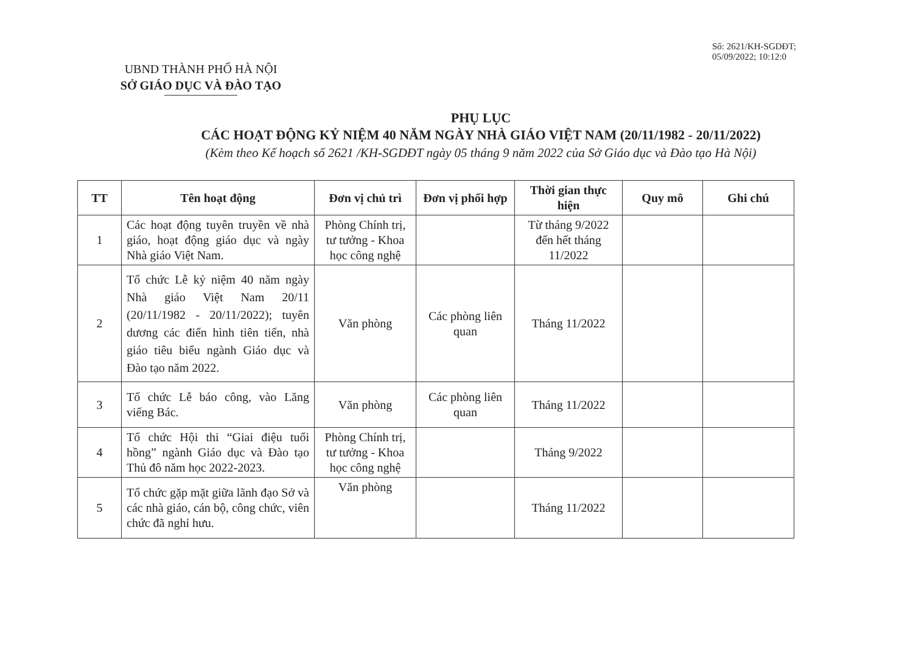Số: 2621/KH-SGDĐT;
05/09/2022; 10:12:0
UBND THÀNH PHỐ HÀ NỘI
SỞ GIÁO DỤC VÀ ĐÀO TẠO
PHỤ LỤC
CÁC HOẠT ĐỘNG KỶ NIỆM 40 NĂM NGÀY NHÀ GIÁO VIỆT NAM (20/11/1982 - 20/11/2022)
(Kèm theo Kế hoạch số 2621 /KH-SGDĐT ngày 05 tháng 9 năm 2022 của Sở Giáo dục và Đào tạo Hà Nội)
| TT | Tên hoạt động | Đơn vị chủ trì | Đơn vị phối hợp | Thời gian thực hiện | Quy mô | Ghi chú |
| --- | --- | --- | --- | --- | --- | --- |
| 1 | Các hoạt động tuyên truyền về nhà giáo, hoạt động giáo dục và ngày Nhà giáo Việt Nam. | Phòng Chính trị, tư tưởng - Khoa học công nghệ | | Từ tháng 9/2022 đến hết tháng 11/2022 | | |
| 2 | Tổ chức Lễ kỷ niệm 40 năm ngày Nhà giáo Việt Nam 20/11 (20/11/1982 - 20/11/2022); tuyên dương các điển hình tiên tiến, nhà giáo tiêu biểu ngành Giáo dục và Đào tạo năm 2022. | Văn phòng | Các phòng liên quan | Tháng 11/2022 | | |
| 3 | Tổ chức Lễ báo công, vào Lăng viếng Bác. | Văn phòng | Các phòng liên quan | Tháng 11/2022 | | |
| 4 | Tổ chức Hội thi “Giai điệu tuổi hồng” ngành Giáo dục và Đào tạo Thủ đô năm học 2022-2023. | Phòng Chính trị, tư tưởng - Khoa học công nghệ | | Tháng 9/2022 | | |
| 5 | Tổ chức gặp mặt giữa lãnh đạo Sở và các nhà giáo, cán bộ, công chức, viên chức đã nghỉ hưu. | Văn phòng | | Tháng 11/2022 | | |